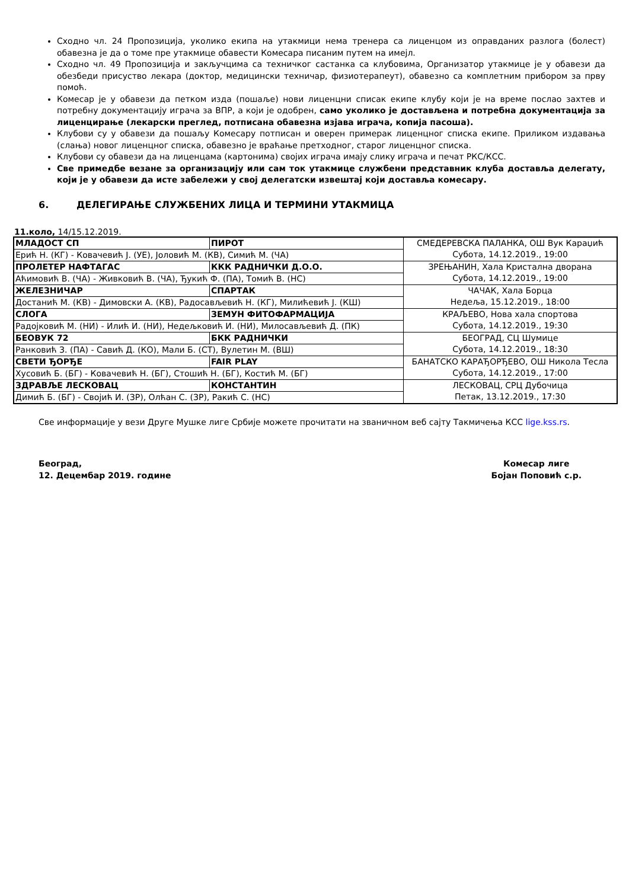Сходно чл. 24 Пропозиција, уколико екипа на утакмици нема тренера са лиценцом из оправданих разлога (болест) обавезна је да о томе пре утакмице обавести Комесара писаним путем на имејл.
Сходно чл. 49 Пропозиција и закључцима са техничког састанка са клубовима, Организатор утакмице је у обавези да обезбеди присуство лекара (доктор, медицински техничар, физиотерапеут), обавезно са комплетним прибором за прву помоћ.
Комесар је у обавези да петком изда (пошаље) нови лиценцни списак екипе клубу који је на време послао захтев и потребну документацију играча за ВПР, а који је одобрен, само уколико је достављена и потребна документација за лиценцирање (лекарски преглед, потписана обавезна изјава играча, копија пасоша).
Клубови су у обавези да пошаљу Комесару потписан и оверен примерак лиценцног списка екипе. Приликом издавања (слања) новог лиценцног списка, обавезно је враћање претходног, старог лиценцног списка.
Клубови су обавези да на лиценцама (картонима) својих играча имају слику играча и печат РКС/КСС.
Све примедбе везане за организацију или сам ток утакмице службени представник клуба доставља делегату, који је у обавези да исте забележи у свој делегатски извештај који доставља комесару.
6. ДЕЛЕГИРАЊЕ СЛУЖБЕНИХ ЛИЦА И ТЕРМИНИ УТАКМИЦА
11.коло, 14/15.12.2019.
| МЛАДОСТ СП | ПИРОТ | СМЕДЕРЕВСКА ПАЛАНКА, ОШ Вук Караџић Субота, 14.12.2019., 19:00 |
| Ерић Н. (КГ) - Ковачевић Ј. (УЕ), Јоловић М. (КВ), Симић М. (ЧА) | | |
| ПРОЛЕТЕР НАФТАГАС | ККК РАДНИЧКИ Д.О.О. | ЗРЕЊАНИН, Хала Кристална дворана Субота, 14.12.2019., 19:00 |
| Аћимовић В. (ЧА) - Живковић В. (ЧА), Ђукић Ф. (ПА), Томић В. (НС) | | |
| ЖЕЛЕЗНИЧАР | СПАРТАК | ЧАЧАК, Хала Борца Недеља, 15.12.2019., 18:00 |
| Достанић М. (КВ) - Димовски А. (КВ), Радосављевић Н. (КГ), Милићевић Ј. (КШ) | | |
| СЛОГА | ЗЕМУН ФИТОФАРМАЦИЈА | КРАЉЕВО, Нова хала спортова Субота, 14.12.2019., 19:30 |
| Радојковић М. (НИ) - Илић И. (НИ), Недељковић И. (НИ), Милосављевић Д. (ПК) | | |
| БЕОВУК 72 | БКК РАДНИЧКИ | БЕОГРАД, СЦ Шумице Субота, 14.12.2019., 18:30 |
| Ранковић З. (ПА) - Савић Д. (КО), Мали Б. (СТ), Вулетин М. (ВШ) | | |
| СВЕТИ ЂОРЂЕ | FAIR PLAY | БАНАТСКО КАРАЂОРЂЕВО, ОШ Никола Тесла Субота, 14.12.2019., 17:00 |
| Хусовић Б. (БГ) - Ковачевић Н. (БГ), Стошић Н. (БГ), Костић М. (БГ) | | |
| ЗДРАВЉЕ ЛЕСКОВАЦ | КОНСТАНТИН | ЛЕСКОВАЦ, СРЦ Дубочица Петак, 13.12.2019., 17:30 |
| Димић Б. (БГ) - Својић И. (ЗР), Олћан С. (ЗР), Ракић С. (НС) | | |
Све информације у вези Друге Мушке лиге Србије можете прочитати на званичном веб сајту Такмичења КСС lige.kss.rs.
Београд,
12. Децембар 2019. године
Комесар лиге
Бојан Поповић с.р.